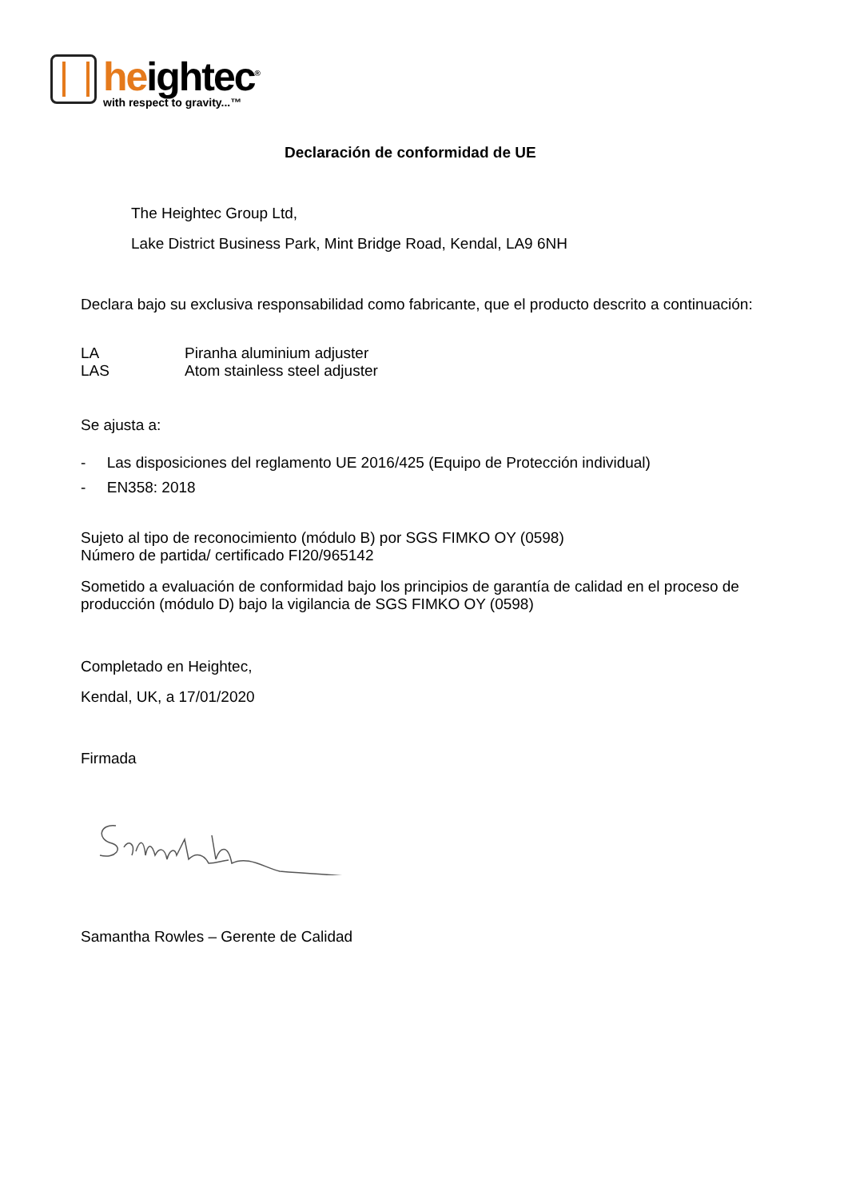heightec<sup>®</sup>
with respect to gravity...™
Declaración de conformidad de UE
The Heightec Group Ltd,
Lake District Business Park, Mint Bridge Road, Kendal, LA9 6NH
Declara bajo su exclusiva responsabilidad como fabricante, que el producto descrito a continuación:
LA
LAS
Piranha aluminium adjuster
Atom stainless steel adjuster
Se ajusta a:
- Las disposiciones del reglamento UE 2016/425 (Equipo de Protección individual)
- EN358: 2018
Sujeto al tipo de reconocimiento (módulo B) por SGS FIMKO OY (0598)
Número de partida/ certificado FI20/965142
Sometido a evaluación de conformidad bajo los principios de garantía de calidad en el proceso de producción (módulo D) bajo la vigilancia de SGS FIMKO OY (0598)
Completado en Heightec,
Kendal, UK, a 17/01/2020
Firmada
Samantha Rowles – Gerente de Calidad